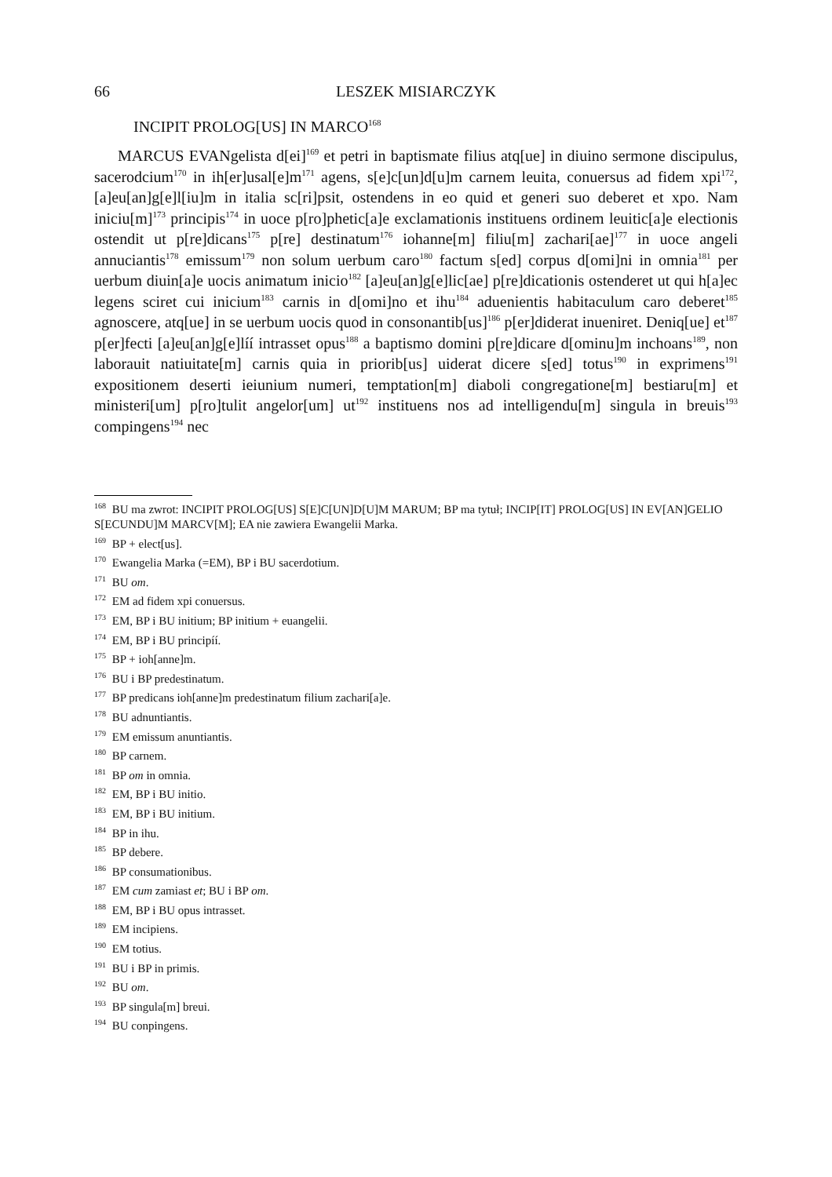66 LESZEK MISIARCZYK
INCIPIT PROLOG[US] IN MARCO<sup>168</sup>
MARCUS EVANgelista d[ei]<sup>169</sup> et petri in baptismate filius atq[ue] in diuino sermone discipulus, sacerodcium<sup>170</sup> in ih[er]usal[e]m<sup>171</sup> agens, s[e]c[un]d[u]m carnem leuita, conuersus ad fidem xpi<sup>172</sup>, [a]eu[an]g[e]l[iu]m in italia sc[ri]psit, ostendens in eo quid et generi suo deberet et xpo. Nam iniciu[m]<sup>173</sup> principis<sup>174</sup> in uoce p[ro]phetic[a]e exclamationis instituens ordinem leuitic[a]e electionis ostendit ut p[re]dicans<sup>175</sup> p[re] destinatum<sup>176</sup> iohanne[m] filiu[m] zachari[ae]<sup>177</sup> in uoce angeli annuciantis<sup>178</sup> emissum<sup>179</sup> non solum uerbum caro<sup>180</sup> factum s[ed] corpus d[omi]ni in omnia<sup>181</sup> per uerbum diuin[a]e uocis animatum inicio<sup>182</sup> [a]eu[an]g[e]lic[ae] p[re]dicationis ostenderet ut qui h[a]ec legens sciret cui inicium<sup>183</sup> carnis in d[omi]no et ihu<sup>184</sup> aduenientis habitaculum caro deberet<sup>185</sup> agnoscere, atq[ue] in se uerbum uocis quod in consonantib[us]<sup>186</sup> p[er]diderat inueniret. Deniq[ue] et<sup>187</sup> p[er]fecti [a]eu[an]g[e]líí intrasset opus<sup>188</sup> a baptismo domini p[re]dicare d[ominu]m inchoans<sup>189</sup>, non laborauit natiuitate[m] carnis quia in priorib[us] uiderat dicere s[ed] totus<sup>190</sup> in exprimens<sup>191</sup> expositionem deserti ieiunium numeri, temptation[m] diaboli congregatione[m] bestiaru[m] et ministeri[um] p[ro]tulit angelor[um] ut<sup>192</sup> instituens nos ad intelligendu[m] singula in breuis<sup>193</sup> compingens<sup>194</sup> nec
<sup>168</sup> BU ma zwrot: INCIPIT PROLOG[US] S[E]C[UN]D[U]M MARUM; BP ma tytuł; INCIP[IT] PROLOG[US] IN EV[AN]GELIO S[ECUNDU]M MARCV[M]; EA nie zawiera Ewangelii Marka.
<sup>169</sup> BP + elect[us].
<sup>170</sup> Ewangelia Marka (=EM), BP i BU sacerdotium.
<sup>171</sup> BU om.
<sup>172</sup> EM ad fidem xpi conuersus.
<sup>173</sup> EM, BP i BU initium; BP initium + euangelii.
<sup>174</sup> EM, BP i BU principíí.
<sup>175</sup> BP + ioh[anne]m.
<sup>176</sup> BU i BP predestinatum.
<sup>177</sup> BP predicans ioh[anne]m predestinatum filium zachari[a]e.
<sup>178</sup> BU adnuntiantis.
<sup>179</sup> EM emissum anuntiantis.
<sup>180</sup> BP carnem.
<sup>181</sup> BP om in omnia.
<sup>182</sup> EM, BP i BU initio.
<sup>183</sup> EM, BP i BU initium.
<sup>184</sup> BP in ihu.
<sup>185</sup> BP debere.
<sup>186</sup> BP consumationibus.
<sup>187</sup> EM cum zamiast et; BU i BP om.
<sup>188</sup> EM, BP i BU opus intrasset.
<sup>189</sup> EM incipiens.
<sup>190</sup> EM totius.
<sup>191</sup> BU i BP in primis.
<sup>192</sup> BU om.
<sup>193</sup> BP singula[m] breui.
<sup>194</sup> BU conpingens.